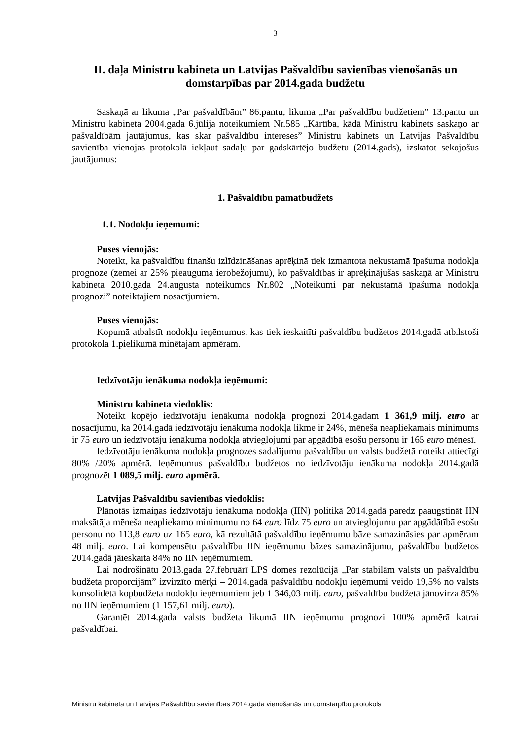3
II. daļa Ministru kabineta un Latvijas Pašvaldību savienības vienošanās un domstarpības par 2014.gada budžetu
Saskaņā ar likuma „Par pašvaldībām” 86.pantu, likuma „Par pašvaldību budžetiem” 13.pantu un Ministru kabineta 2004.gada 6.jūlija noteikumiem Nr.585 „Kārtība, kādā Ministru kabinets saskaņo ar pašvaldībām jautājumus, kas skar pašvaldību intereses” Ministru kabinets un Latvijas Pašvaldību savienība vienojas protokolā iekļaut sadaļu par gadskārtējo budžetu (2014.gads), izskatot sekojošus jautājumus:
1. Pašvaldību pamatbudžets
1.1. Nodokļu ieņēmumi:
Puses vienojās:
Noteikt, ka pašvaldību finanšu izlīdzināšanas aprēķinā tiek izmantota nekustamā īpašuma nodokļa prognoze (zemei ar 25% pieauguma ierobežojumu), ko pašvaldības ir aprēķinājušas saskaņā ar Ministru kabineta 2010.gada 24.augusta noteikumos Nr.802 „Noteikumi par nekustamā īpašuma nodokļa prognozi” noteiktajiem nosacījumiem.
Puses vienojās:
Kopumā atbalstīt nodokļu ieņēmumus, kas tiek ieskaitīti pašvaldību budžetos 2014.gadā atbilstoši protokola 1.pielikumā minētajam apmēram.
Iedzīvotāju ienākuma nodokļa ieņēmumi:
Ministru kabineta viedoklis:
Noteikt kopējo iedzīvotāju ienākuma nodokļa prognozi 2014.gadam 1 361,9 milj. euro ar nosacījumu, ka 2014.gadā iedzīvotāju ienākuma nodokļa likme ir 24%, mēneša neapliekamais minimums ir 75 euro un iedzīvotāju ienākuma nodokļa atvieglojumi par apgādībā esošu personu ir 165 euro mēnesī.
Iedzīvotāju ienākuma nodokļa prognozes sadalījumu pašvaldību un valsts budžetā noteikt attiecīgi 80% /20% apmērā. Ieņēmumus pašvaldību budžetos no iedzīvotāju ienākuma nodokļa 2014.gadā prognozēt 1 089,5 milj. euro apmērā.
Latvijas Pašvaldību savienības viedoklis:
Plānotās izmaiņas iedzīvotāju ienākuma nodokļa (IIN) politikā 2014.gadā paredz paaugstināt IIN maksātāja mēneša neapliekamo minimumu no 64 euro līdz 75 euro un atvieglojumu par apgādātībā esošu personu no 113,8 euro uz 165 euro, kā rezultātā pašvaldību ieņēmumu bāze samazināsies par apmēram 48 milj. euro. Lai kompensētu pašvaldību IIN ieņēmumu bāzes samazinājumu, pašvaldību budžetos 2014.gadā jāieskaita 84% no IIN ieņēmumiem.
Lai nodrošinātu 2013.gada 27.februārī LPS domes rezolūcijā „Par stabilām valsts un pašvaldību budžeta proporcijām” izvirzīto mērķi – 2014.gadā pašvaldību nodokļu ieņēmumi veido 19,5% no valsts konsolidētā kopbudžeta nodokļu ieņēmumiem jeb 1 346,03 milj. euro, pašvaldību budžetā jānovirza 85% no IIN ieņēmumiem (1 157,61 milj. euro).
Garantēt 2014.gada valsts budžeta likumā IIN ieņēmumu prognozi 100% apmērā katrai pašvaldībai.
Ministru kabineta un Latvijas Pašvaldību savienības 2014.gada vienošanās un domstarpību protokols